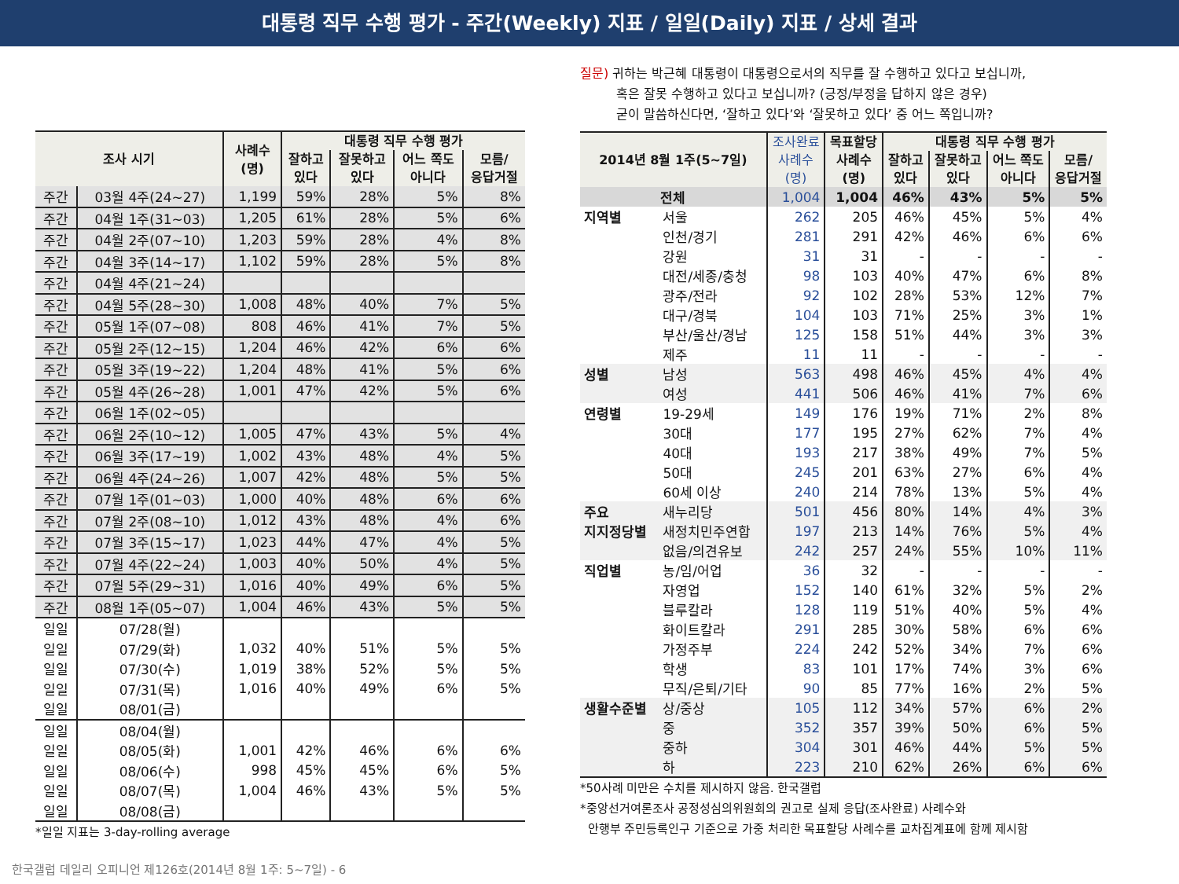대통령 직무 수행 평가 - 주간(Weekly) 지표 / 일일(Daily) 지표 / 상세 결과
| 조사 시기 | | 사례수 (명) | 대통령 직무 수행 평가 | | | |
| --- | --- | --- | --- | --- | --- | --- |
| | | | 잘하고 있다 | 잘못하고 있다 | 어느 쪽도 아니다 | 모름/ 응답거절 |
| 주간 | 03월 4주(24~27) | 1,199 | 59% | 28% | 5% | 8% |
| 주간 | 04월 1주(31~03) | 1,205 | 61% | 28% | 5% | 6% |
| 주간 | 04월 2주(07~10) | 1,203 | 59% | 28% | 4% | 8% |
| 주간 | 04월 3주(14~17) | 1,102 | 59% | 28% | 5% | 8% |
| 주간 | 04월 4주(21~24) | | | | | |
| 주간 | 04월 5주(28~30) | 1,008 | 48% | 40% | 7% | 5% |
| 주간 | 05월 1주(07~08) | 808 | 46% | 41% | 7% | 5% |
| 주간 | 05월 2주(12~15) | 1,204 | 46% | 42% | 6% | 6% |
| 주간 | 05월 3주(19~22) | 1,204 | 48% | 41% | 5% | 6% |
| 주간 | 05월 4주(26~28) | 1,001 | 47% | 42% | 5% | 6% |
| 주간 | 06월 1주(02~05) | | | | | |
| 주간 | 06월 2주(10~12) | 1,005 | 47% | 43% | 5% | 4% |
| 주간 | 06월 3주(17~19) | 1,002 | 43% | 48% | 4% | 5% |
| 주간 | 06월 4주(24~26) | 1,007 | 42% | 48% | 5% | 5% |
| 주간 | 07월 1주(01~03) | 1,000 | 40% | 48% | 6% | 6% |
| 주간 | 07월 2주(08~10) | 1,012 | 43% | 48% | 4% | 6% |
| 주간 | 07월 3주(15~17) | 1,023 | 44% | 47% | 4% | 5% |
| 주간 | 07월 4주(22~24) | 1,003 | 40% | 50% | 4% | 5% |
| 주간 | 07월 5주(29~31) | 1,016 | 40% | 49% | 6% | 5% |
| 주간 | 08월 1주(05~07) | 1,004 | 46% | 43% | 5% | 5% |
| 일일 | 07/28(월) | | | | | |
| 일일 | 07/29(화) | 1,032 | 40% | 51% | 5% | 5% |
| 일일 | 07/30(수) | 1,019 | 38% | 52% | 5% | 5% |
| 일일 | 07/31(목) | 1,016 | 40% | 49% | 6% | 5% |
| 일일 | 08/01(금) | | | | | |
| 일일 | 08/04(월) | | | | | |
| 일일 | 08/05(화) | 1,001 | 42% | 46% | 6% | 6% |
| 일일 | 08/06(수) | 998 | 45% | 45% | 6% | 5% |
| 일일 | 08/07(목) | 1,004 | 46% | 43% | 5% | 5% |
| 일일 | 08/08(금) | | | | | |
*일일 지표는 3-day-rolling average
질문) 귀하는 박근혜 대통령이 대통령으로서의 직무를 잘 수행하고 있다고 보십니까,
혹은 잘못 수행하고 있다고 보십니까? (긍정/부정을 답하지 않은 경우)
굳이 말씀하신다면, ‘잘하고 있다’와 ‘잘못하고 있다’ 중 어느 쪽입니까?
| 2014년 8월 1주(5~7일) | | 조사완료 사례수 (명) | 목표할당 사례수 (명) | 대통령 직무 수행 평가 | | | |
| --- | --- | --- | --- | --- | --- | --- | --- |
| | | | | 잘하고 있다 | 잘못하고 있다 | 어느 쪽도 아니다 | 모름/ 응답거절 |
| 전체 | | 1,004 | 1,004 | 46% | 43% | 5% | 5% |
| 지역별 | 서울 | 262 | 205 | 46% | 45% | 5% | 4% |
| | 인천/경기 | 281 | 291 | 42% | 46% | 6% | 6% |
| | 강원 | 31 | 31 | - | - | - | - |
| | 대전/세종/충청 | 98 | 103 | 40% | 47% | 6% | 8% |
| | 광주/전라 | 92 | 102 | 28% | 53% | 12% | 7% |
| | 대구/경북 | 104 | 103 | 71% | 25% | 3% | 1% |
| | 부산/울산/경남 | 125 | 158 | 51% | 44% | 3% | 3% |
| | 제주 | 11 | 11 | - | - | - | - |
| 성별 | 남성 | 563 | 498 | 46% | 45% | 4% | 4% |
| | 여성 | 441 | 506 | 46% | 41% | 7% | 6% |
| 연령별 | 19-29세 | 149 | 176 | 19% | 71% | 2% | 8% |
| | 30대 | 177 | 195 | 27% | 62% | 7% | 4% |
| | 40대 | 193 | 217 | 38% | 49% | 7% | 5% |
| | 50대 | 245 | 201 | 63% | 27% | 6% | 4% |
| | 60세 이상 | 240 | 214 | 78% | 13% | 5% | 4% |
| 주요 | 새누리당 | 501 | 456 | 80% | 14% | 4% | 3% |
| 지지정당별 | 새정치민주연합 | 197 | 213 | 14% | 76% | 5% | 4% |
| | 없음/의견유보 | 242 | 257 | 24% | 55% | 10% | 11% |
| 직업별 | 농/임/어업 | 36 | 32 | - | - | - | - |
| | 자영업 | 152 | 140 | 61% | 32% | 5% | 2% |
| | 블루칼라 | 128 | 119 | 51% | 40% | 5% | 4% |
| | 화이트칼라 | 291 | 285 | 30% | 58% | 6% | 6% |
| | 가정주부 | 224 | 242 | 52% | 34% | 7% | 6% |
| | 학생 | 83 | 101 | 17% | 74% | 3% | 6% |
| | 무직/은퇴/기타 | 90 | 85 | 77% | 16% | 2% | 5% |
| 생활수준별 | 상/중상 | 105 | 112 | 34% | 57% | 6% | 2% |
| | 중 | 352 | 357 | 39% | 50% | 6% | 5% |
| | 중하 | 304 | 301 | 46% | 44% | 5% | 5% |
| | 하 | 223 | 210 | 62% | 26% | 6% | 6% |
*50사례 미만은 수치를 제시하지 않음. 한국갤럽
*중앙선거여론조사 공정성심의위원회의 권고로 실제 응답(조사완료) 사례수와
안행부 주민등록인구 기준으로 가중 처리한 목표할당 사례수를 교차집계표에 함께 제시함
한국갤럽 데일리 오피니언 제126호(2014년 8월 1주: 5~7일) - 6